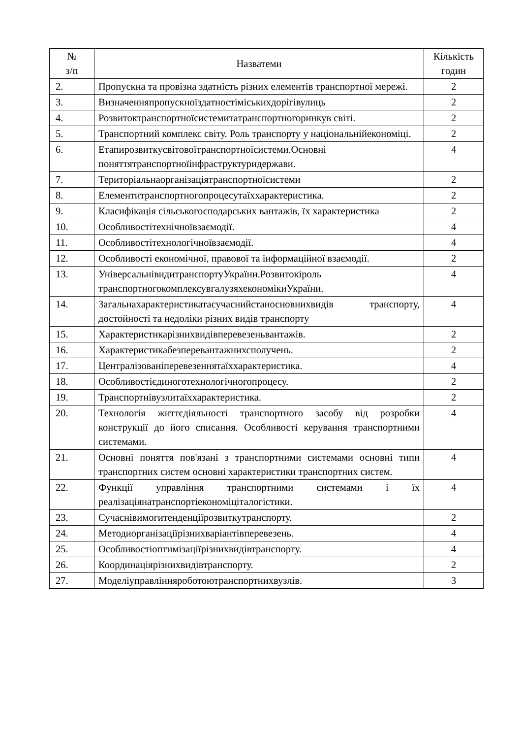| № з/п | Назватеми | Кількість годин |
| --- | --- | --- |
| 2. | Пропускна та провізна здатність різних елементів транспортної мережі. | 2 |
| 3. | Визначенняпропускноїздатностіміськихдорігівулиць | 2 |
| 4. | Розвитоктранспортноїсистемитатранспортногоринкув світі. | 2 |
| 5. | Транспортний комплекс світу. Роль транспорту у національнійекономіці. | 2 |
| 6. | Етапирозвиткусвітовоїтранспортноїсистеми.Основні поняттятранспортноїінфраструктуридержави. | 4 |
| 7. | Територіальнаорганізаціятранспортноїсистеми | 2 |
| 8. | Елементитранспортногопроцесутаїххарактеристика. | 2 |
| 9. | Класифікація сільськогосподарських вантажів, їх характеристика | 2 |
| 10. | Особливостітехнічноївзаємодії. | 4 |
| 11. | Особливостітехнологічноївзаємодії. | 4 |
| 12. | Особливості економічної, правової та інформаційної взаємодії. | 2 |
| 13. | УніверсальнівидитранспортуУкраїни.Розвитокіроль транспортногокомплексувгалузяхекономікиУкраїни. | 4 |
| 14. | Загальнахарактеристикатасучаснийстаносновнихвидів транспорту, достойності та недоліки різних видів транспорту | 4 |
| 15. | Характеристикарізнихвидівперевезеньвантажів. | 2 |
| 16. | Характеристикабезперевантажнихсполучень. | 2 |
| 17. | Централізованіперевезеннятаїххарактеристика. | 4 |
| 18. | Особливостієдиноготехнологічногопроцесу. | 2 |
| 19. | Транспортнівузлитаїххарактеристика. | 2 |
| 20. | Технологія життєдіяльності транспортного засобу від розробки конструкції до його списання. Особливості керування транспортними системами. | 4 |
| 21. | Основні поняття пов'язані з транспортними системами основні типи транспортних систем основні характеристики транспортних систем. | 4 |
| 22. | Функції управління транспортними системами і їх реалізаціянатранспортіекономіціталогістики. | 4 |
| 23. | Сучаснівимогитенденціїрозвиткутранспорту. | 2 |
| 24. | Методиорганізаціїрізнихваріантівперевезень. | 4 |
| 25. | Особливостіоптимізаціїрізнихвидівтранспорту. | 4 |
| 26. | Координаціярізнихвидівтранспорту. | 2 |
| 27. | Моделіуправлінняроботоютранспортнихвузлів. | 3 |